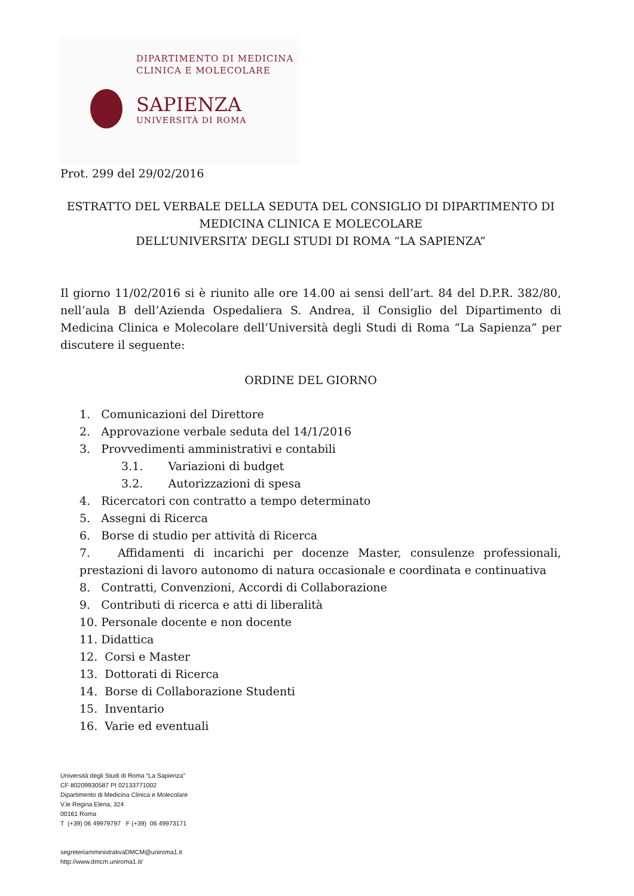DIPARTIMENTO DI MEDICINA
CLINICA E MOLECOLARE
SAPIENZA
UNIVERSITÀ DI ROMA
Prot. 299 del 29/02/2016
ESTRATTO DEL VERBALE DELLA SEDUTA DEL CONSIGLIO DI DIPARTIMENTO DI MEDICINA CLINICA E MOLECOLARE
DELL’UNIVERSITA’ DEGLI STUDI DI ROMA “LA SAPIENZA”
Il giorno 11/02/2016 si è riunito alle ore 14.00 ai sensi dell’art. 84 del D.P.R. 382/80, nell’aula B dell’Azienda Ospedaliera S. Andrea, il Consiglio del Dipartimento di Medicina Clinica e Molecolare dell’Università degli Studi di Roma “La Sapienza” per discutere il seguente:
ORDINE DEL GIORNO
1. Comunicazioni del Direttore
2. Approvazione verbale seduta del 14/1/2016
3. Provvedimenti amministrativi e contabili
3.1. Variazioni di budget
3.2. Autorizzazioni di spesa
4. Ricercatori con contratto a tempo determinato
5. Assegni di Ricerca
6. Borse di studio per attività di Ricerca
7. Affidamenti di incarichi per docenze Master, consulenze professionali, prestazioni di lavoro autonomo di natura occasionale e coordinata e continuativa
8. Contratti, Convenzioni, Accordi di Collaborazione
9. Contributi di ricerca e atti di liberalità
10. Personale docente e non docente
11. Didattica
12. Corsi e Master
13. Dottorati di Ricerca
14. Borse di Collaborazione Studenti
15. Inventario
16. Varie ed eventuali
Università degli Studi di Roma “La Sapienza”
CF 80209930587 PI 02133771002
Dipartimento di Medicina Clinica e Molecolare
V.le Regina Elena, 324
00161 Roma
T (+39) 06 49979797 F (+39) 06 49973171
segreteriamministrativaDMCM@uniroma1.it
http://www.dmcm.uniroma1.it/